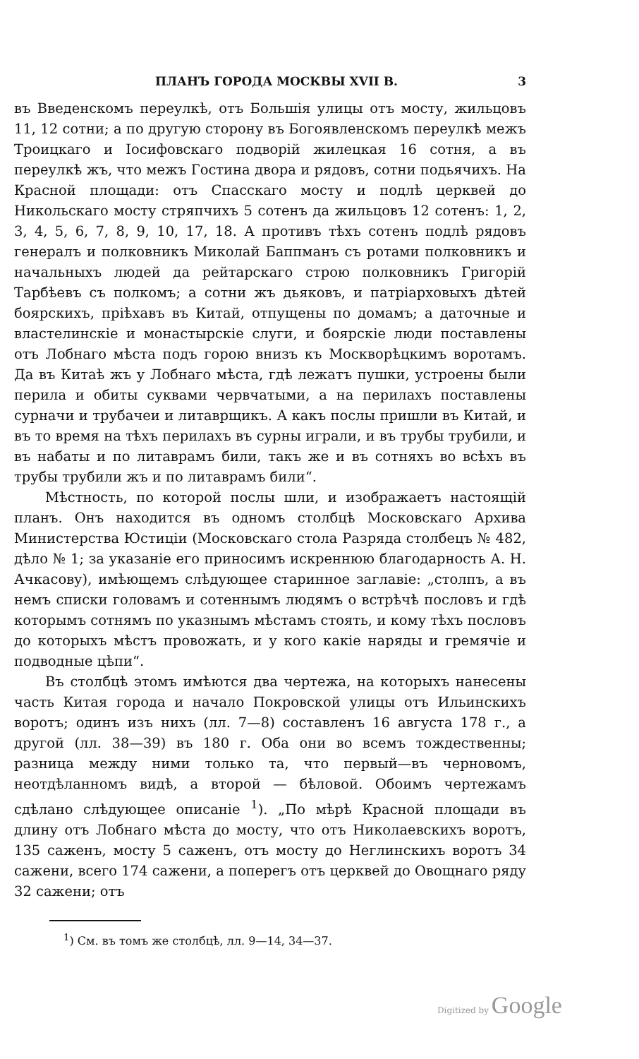ПЛАНЪ ГОРОДА МОСКВЫ XVII В. 3
въ Введенскомъ переулкѣ, отъ Большія улицы отъ мосту, жильцовъ 11, 12 сотни; а по другую сторону въ Богоявленскомъ переулкѣ межъ Троицкаго и Іосифовскаго подворій жилецкая 16 сотня, а въ переулкѣ жъ, что межъ Гостина двора и рядовъ, сотни подьячихъ. На Красной площади: отъ Спасскаго мосту и подлѣ церквей до Никольскаго мосту стряпчихъ 5 сотенъ да жильцовъ 12 сотенъ: 1, 2, 3, 4, 5, 6, 7, 8, 9, 10, 17, 18. А противъ тѣхъ сотенъ подлѣ рядовъ генералъ и полковникъ Миколай Баппманъ съ ротами полковникъ и начальныхъ людей да рейтарскаго строю полковникъ Григорій Тарбѣевъ съ полкомъ; а сотни жъ дьяковъ, и патріарховыхъ дѣтей боярскихъ, пріѣхавъ въ Китай, отпущены по домамъ; а даточные и властелинскіе и монастырскіе слуги, и боярскіе люди поставлены отъ Лобнаго мѣста подъ горою внизъ къ Москворѣцкимъ воротамъ. Да въ Китаѣ жъ у Лобнаго мѣста, гдѣ лежатъ пушки, устроены были перила и обиты суквами червчатыми, а на перилахъ поставлены сурначи и трубачеи и литаврщикъ. А какъ послы пришли въ Китай, и въ то время на тѣхъ перилахъ въ сурны играли, и въ трубы трубили, и въ набаты и по литаврамъ били, такъ же и въ сотняхъ во всѣхъ въ трубы трубили жъ и по литаврамъ били“.
Мѣстность, по которой послы шли, и изображаетъ настоящій планъ. Онъ находится въ одномъ столбцѣ Московскаго Архива Министерства Юстиціи (Московскаго стола Разряда столбецъ № 482, дѣло № 1; за указаніе его приносимъ искреннюю благодарность А. Н. Ачкасову), имѣющемъ слѣдующее старинное заглавіе: „столпъ, а въ немъ списки головамъ и сотеннымъ людямъ о встрѣчѣ пословъ и гдѣ которымъ сотнямъ по указнымъ мѣстамъ стоять, и кому тѣхъ пословъ до которыхъ мѣстъ провожать, и у кого какіе наряды и гремячіе и подводные цѣпи“.
Въ столбцѣ этомъ имѣются два чертежа, на которыхъ нанесены часть Китая города и начало Покровской улицы отъ Ильинскихъ воротъ; одинъ изъ нихъ (лл. 7—8) составленъ 16 августа 178 г., а другой (лл. 38—39) въ 180 г. Оба они во всемъ тождественны; разница между ними только та, что первый—въ черновомъ, неотдѣланномъ видѣ, а второй — бѣловой. Обоимъ чертежамъ сдѣлано слѣдующее описаніе <sup>1</sup>). „По мѣрѣ Красной площади въ длину отъ Лобнаго мѣста до мосту, что отъ Николаевскихъ воротъ, 135 саженъ, мосту 5 саженъ, отъ мосту до Неглинскихъ воротъ 34 сажени, всего 174 сажени, а поперегъ отъ церквей до Овощнаго ряду 32 сажени; отъ
<sup>1</sup>) См. въ томъ же столбцѣ, лл. 9—14, 34—37.
Digitized by Google